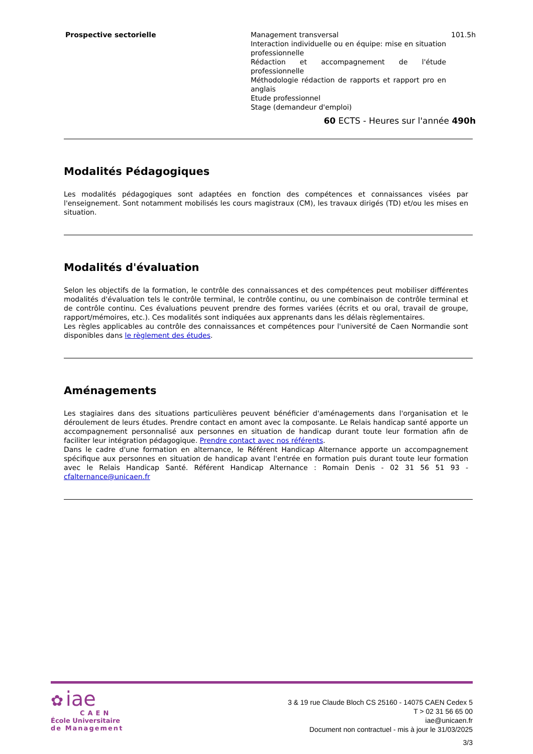| Prospective sectorielle | Management transversal Interaction individuelle ou en équipe: mise en situation professionnelle Rédaction et accompagnement de l'étude professionnelle Méthodologie rédaction de rapports et rapport pro en anglais Etude professionnel Stage (demandeur d'emploi) | 101.5h |
60 ECTS - Heures sur l'année 490h
Modalités Pédagogiques
Les modalités pédagogiques sont adaptées en fonction des compétences et connaissances visées par l'enseignement. Sont notamment mobilisés les cours magistraux (CM), les travaux dirigés (TD) et/ou les mises en situation.
Modalités d'évaluation
Selon les objectifs de la formation, le contrôle des connaissances et des compétences peut mobiliser différentes modalités d'évaluation tels le contrôle terminal, le contrôle continu, ou une combinaison de contrôle terminal et de contrôle continu. Ces évaluations peuvent prendre des formes variées (écrits et ou oral, travail de groupe, rapport/mémoires, etc.). Ces modalités sont indiquées aux apprenants dans les délais règlementaires.
Les règles applicables au contrôle des connaissances et compétences pour l'université de Caen Normandie sont disponibles dans le règlement des études.
Aménagements
Les stagiaires dans des situations particulières peuvent bénéficier d'aménagements dans l'organisation et le déroulement de leurs études. Prendre contact en amont avec la composante. Le Relais handicap santé apporte un accompagnement personnalisé aux personnes en situation de handicap durant toute leur formation afin de faciliter leur intégration pédagogique. Prendre contact avec nos référents.
Dans le cadre d'une formation en alternance, le Référent Handicap Alternance apporte un accompagnement spécifique aux personnes en situation de handicap avant l'entrée en formation puis durant toute leur formation avec le Relais Handicap Santé. Référent Handicap Alternance : Romain Denis - 02 31 56 51 93 - cfalternance@unicaen.fr
✿ iae
CAEN
École Universitaire
de Management
3 & 19 rue Claude Bloch CS 25160 - 14075 CAEN Cedex 5
T > 02 31 56 65 00
iae@unicaen.fr
Document non contractuel - mis à jour le 31/03/2025
3/3